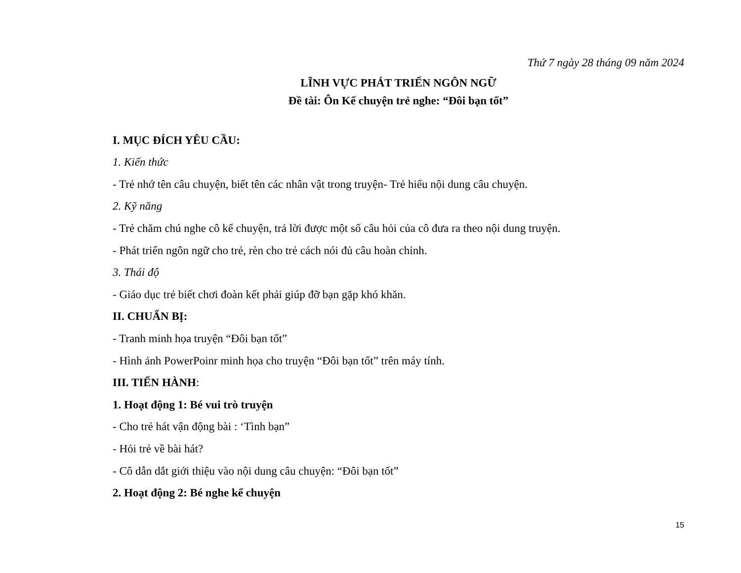Thứ 7 ngày 28 tháng 09 năm 2024
LĨNH VỰC PHÁT TRIỂN NGÔN NGỮ
Đề tài: Ôn Kể chuyện trẻ nghe: “Đôi bạn tốt”
I. MỤC ĐÍCH YÊU CẦU:
1. Kiến thức
- Trẻ nhớ tên câu chuyện, biết tên các nhân vật trong truyện- Trẻ hiểu nội dung câu chuyện.
2. Kỹ năng
- Trẻ chăm chú nghe cô kể chuyện, trả lời được một số câu hỏi của cô đưa ra theo nội dung truyện.
- Phát triển ngôn ngữ cho trẻ, rèn cho trẻ cách nói đủ câu hoàn chỉnh.
3. Thái độ
- Giáo dục trẻ biết chơi đoàn kết phải giúp đỡ bạn gặp khó khăn.
II. CHUẨN BỊ:
- Tranh minh họa truyện “Đôi bạn tốt”
- Hình ảnh PowerPoinr minh họa cho truyện “Đôi bạn tốt” trên máy tính.
III. TIẾN HÀNH:
1. Hoạt động 1: Bé vui trò truyện
- Cho trẻ hát vận động bài : ‘Tình bạn”
- Hỏi trẻ về bài hát?
- Cô dẫn dắt giới thiệu vào nội dung câu chuyện: “Đôi bạn tốt”
2. Hoạt động 2: Bé nghe kể chuyện
15